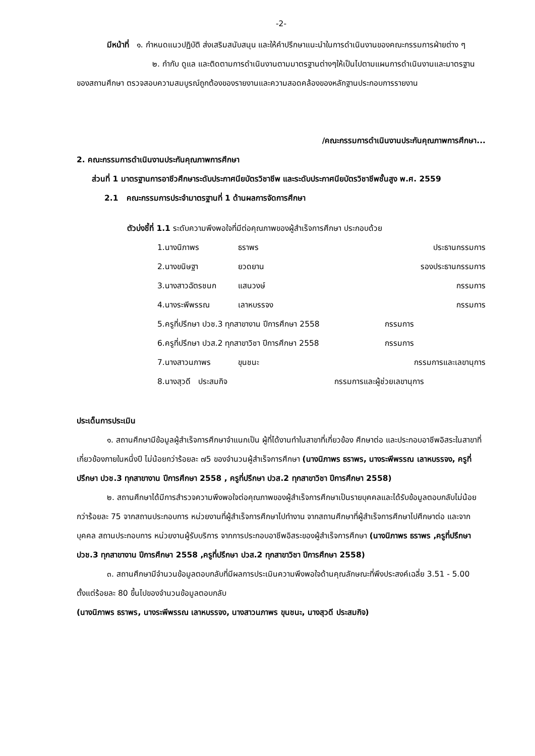-2-
มีหน้าที่ ๑. กำหนดแนวปฏิบัติ ส่งเสริมสนับสนุน และให้คำปรึกษาแนะนำในการดำเนินงานของคณะกรรมการฝ่ายต่าง ๆ
๒. กำกับ ดูแล และติดตามการดำเนินงานตามมาตรฐานต่างๆให้เป็นไปตามแผนการดำเนินงานและมาตรฐานของสถานศึกษา ตรวจสอบความสมบูรณ์ถูกต้องของรายงานและความสอดคล้องของหลักฐานประกอบการรายงาน
/คณะกรรมการดำเนินงานประกันคุณภาพการศึกษา...
2. คณะกรรมการดำเนินงานประกันคุณภาพการศึกษา
ส่วนที่ 1 มาตรฐานการอาชีวศึกษาระดับประกาศนียบัตรวิชาชีพ และระดับประกาศนียบัตรวิชาชีพชั้นสูง พ.ศ. 2559
2.1 คณะกรรมการประจำมาตรฐานที่ 1 ด้านผลการจัดการศึกษา
ตัวบ่งชี้ที่ 1.1 ระดับความพึงพอใจที่มีต่อคุณภาพของผู้สำเร็จการศึกษา ประกอบด้วย
1.นางนิภาพร ธราพร ประธานกรรมการ
2.นางขนิษฐา ยวดยาน รองประธานกรรมการ
3.นางสาวฉัตรชนก แสนวงษ์ กรรมการ
4.นางระพีพรรณ เลาหบรรจง กรรมการ
5.ครูที่ปรึกษา ปวช.3 ทุกสาขางาน ปีการศึกษา 2558 กรรมการ
6.ครูที่ปรึกษา ปวส.2 ทุกสาขาวิชา ปีการศึกษา 2558 กรรมการ
7.นางสาวนภาพร ขุนชนะ กรรมการและเลขานุการ
8.นางสุวดี ประสมกิจ กรรมการและผู้ช่วยเลขานุการ
ประเด็นการประเมิน
๑. สถานศึกษามีข้อมูลผู้สำเร็จการศึกษาจำแนกเป็น ผู้ที่ได้งานทำในสาขาที่เกี่ยวข้อง ศึกษาต่อ และประกอบอาชีพอิสระในสาขาที่เกี่ยวข้องภายในหนึ่งปี ไม่น้อยกว่าร้อยละ ๗5 ของจำนวนผู้สำเร็จการศึกษา (นางนิภาพร ธราพร, นางระพีพรรณ เลาหบรรจง, ครูที่ปรึกษา ปวช.3 ทุกสาขางาน ปีการศึกษา 2558 , ครูที่ปรึกษา ปวส.2 ทุกสาขาวิชา ปีการศึกษา 2558)
๒. สถานศึกษาได้มีการสำรวจความพึงพอใจต่อคุณภาพของผู้สำเร็จการศึกษาเป็นรายบุคคลและได้รับข้อมูลตอบกลับไม่น้อยกว่าร้อยละ 75 จากสถานประกอบการ หน่วยงานที่ผู้สำเร็จการศึกษาไปทำงาน จากสถานศึกษาที่ผู้สำเร็จการศึกษาไปศึกษาต่อ และจากบุคคล สถานประกอบการ หน่วยงานผู้รับบริการ จากการประกอบอาชีพอิสระของผู้สำเร็จการศึกษา (นางนิภาพร ธราพร ,ครูที่ปรึกษา ปวช.3 ทุกสาขางาน ปีการศึกษา 2558 ,ครูที่ปรึกษา ปวส.2 ทุกสาขาวิชา ปีการศึกษา 2558)
๓. สถานศึกษามีจำนวนข้อมูลตอบกลับที่มีผลการประเมินความพึงพอใจด้านคุณลักษณะที่พึงประสงค์เฉลี่ย 3.51 - 5.00 ตั้งแต่ร้อยละ 80 ขึ้นไปของจำนวนข้อมูลตอบกลับ
(นางนิภาพร ธราพร, นางระพีพรรณ เลาหบรรจง, นางสาวนภาพร ขุนชนะ, นางสุวดี ประสมกิจ)